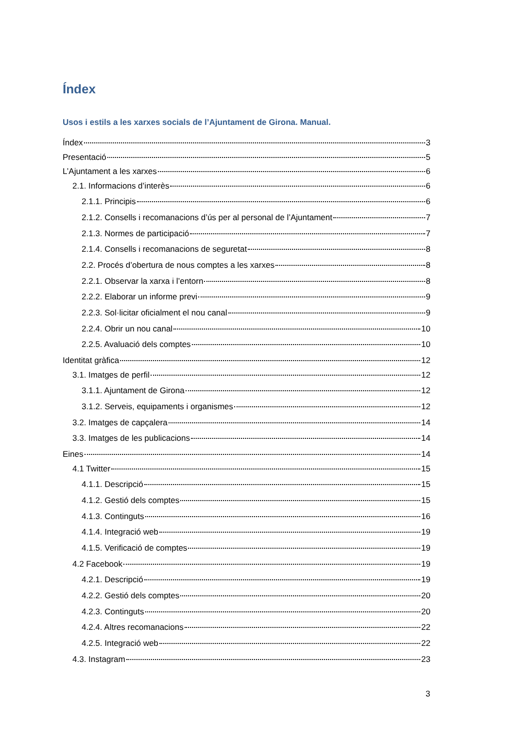Índex
Usos i estils a les xarxes socials de l’Ajuntament de Girona. Manual.
Índex 3
Presentació 5
L’Ajuntament a les xarxes 6
2.1. Informacions d’interès 6
2.1.1. Principis 6
2.1.2. Consells i recomanacions d’ús per al personal de l’Ajuntament 7
2.1.3. Normes de participació 7
2.1.4. Consells i recomanacions de seguretat 8
2.2. Procés d’obertura de nous comptes a les xarxes 8
2.2.1. Observar la xarxa i l’entorn 8
2.2.2. Elaborar un informe previ 9
2.2.3. Sol·licitar oficialment el nou canal 9
2.2.4. Obrir un nou canal 10
2.2.5. Avaluació dels comptes 10
Identitat gràfica 12
3.1. Imatges de perfil 12
3.1.1. Ajuntament de Girona 12
3.1.2. Serveis, equipaments i organismes 12
3.2. Imatges de capçalera 14
3.3. Imatges de les publicacions 14
Eines 14
4.1 Twitter 15
4.1.1. Descripció 15
4.1.2. Gestió dels comptes 15
4.1.3. Continguts 16
4.1.4. Integració web 19
4.1.5. Verificació de comptes 19
4.2 Facebook 19
4.2.1. Descripció 19
4.2.2. Gestió dels comptes 20
4.2.3. Continguts 20
4.2.4. Altres recomanacions 22
4.2.5. Integració web 22
4.3. Instagram 23
3